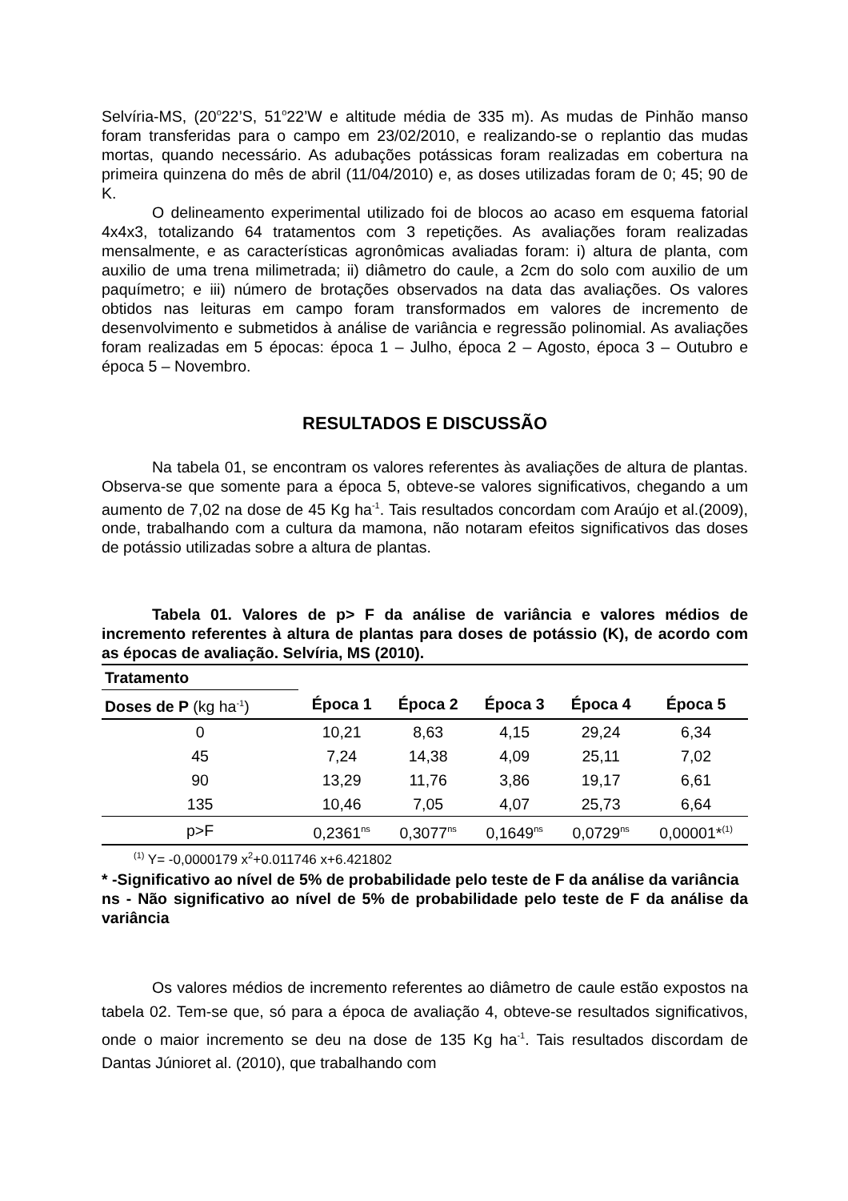Selvíria-MS, (20<sup>o</sup>22’S, 51<sup>o</sup>22’W e altitude média de 335 m). As mudas de Pinhão manso foram transferidas para o campo em 23/02/2010, e realizando-se o replantio das mudas mortas, quando necessário. As adubações potássicas foram realizadas em cobertura na primeira quinzena do mês de abril (11/04/2010) e, as doses utilizadas foram de 0; 45; 90 de K.
O delineamento experimental utilizado foi de blocos ao acaso em esquema fatorial 4x4x3, totalizando 64 tratamentos com 3 repetições. As avaliações foram realizadas mensalmente, e as características agronômicas avaliadas foram: i) altura de planta, com auxilio de uma trena milimetrada; ii) diâmetro do caule, a 2cm do solo com auxilio de um paquímetro; e iii) número de brotações observados na data das avaliações. Os valores obtidos nas leituras em campo foram transformados em valores de incremento de desenvolvimento e submetidos à análise de variância e regressão polinomial. As avaliações foram realizadas em 5 épocas: época 1 – Julho, época 2 – Agosto, época 3 – Outubro e época 5 – Novembro.
RESULTADOS E DISCUSSÃO
Na tabela 01, se encontram os valores referentes às avaliações de altura de plantas. Observa-se que somente para a época 5, obteve-se valores significativos, chegando a um aumento de 7,02 na dose de 45 Kg ha<sup>-1</sup>. Tais resultados concordam com Araújo et al.(2009), onde, trabalhando com a cultura da mamona, não notaram efeitos significativos das doses de potássio utilizadas sobre a altura de plantas.
Tabela 01. Valores de p> F da análise de variância e valores médios de incremento referentes à altura de plantas para doses de potássio (K), de acordo com as épocas de avaliação. Selvíria, MS (2010).
| Tratamento | | | | | |
| Doses de P (kg ha<sup>-1</sup>) | Época 1 | Época 2 | Época 3 | Época 4 | Época 5 |
| 0 | 10,21 | 8,63 | 4,15 | 29,24 | 6,34 |
| 45 | 7,24 | 14,38 | 4,09 | 25,11 | 7,02 |
| 90 | 13,29 | 11,76 | 3,86 | 19,17 | 6,61 |
| 135 | 10,46 | 7,05 | 4,07 | 25,73 | 6,64 |
| p>F | 0,2361<sup>ns</sup> | 0,3077<sup>ns</sup> | 0,1649<sup>ns</sup> | 0,0729<sup>ns</sup> | 0,00001*<sup>(1)</sup> |
<sup>(1)</sup> Y= -0,0000179 x<sup>2</sup>+0.011746 x+6.421802
* -Significativo ao nível de 5% de probabilidade pelo teste de F da análise da variância
ns - Não significativo ao nível de 5% de probabilidade pelo teste de F da análise da variância
Os valores médios de incremento referentes ao diâmetro de caule estão expostos na tabela 02. Tem-se que, só para a época de avaliação 4, obteve-se resultados significativos, onde o maior incremento se deu na dose de 135 Kg ha<sup>-1</sup>. Tais resultados discordam de Dantas Júnioret al. (2010), que trabalhando com